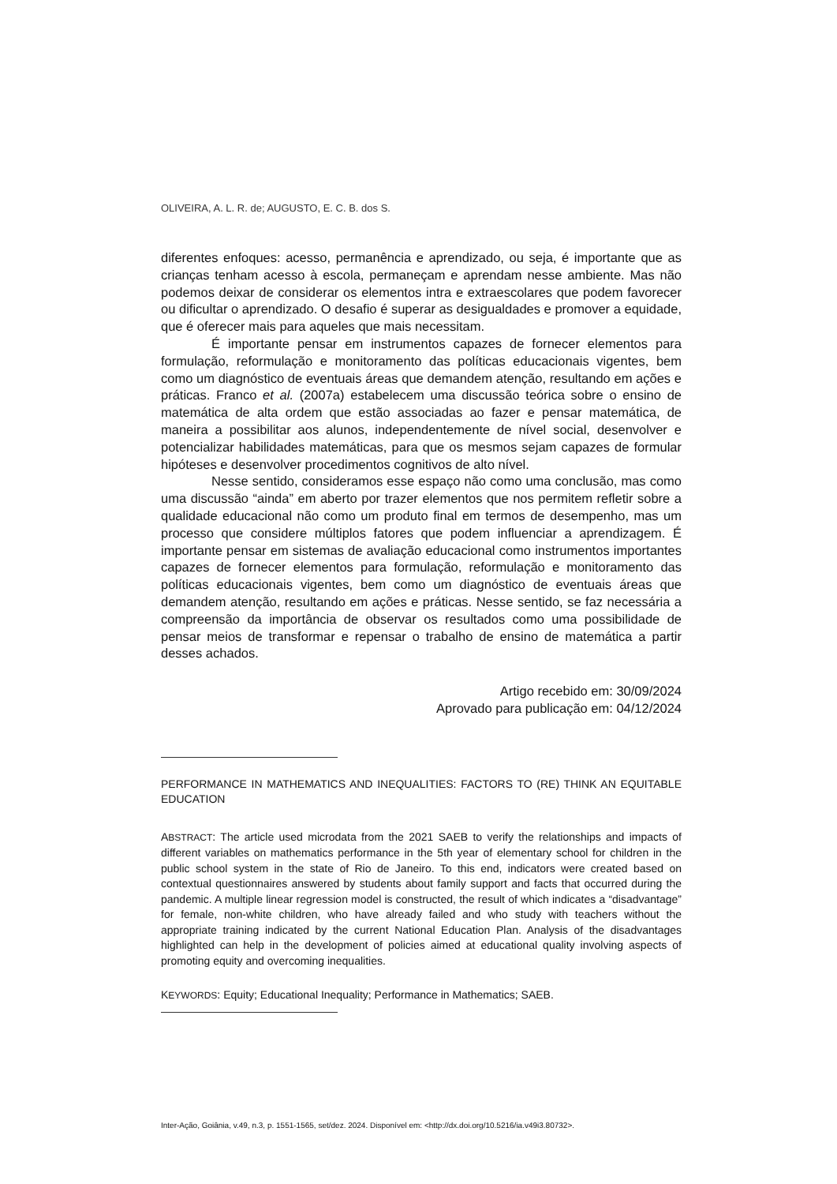OLIVEIRA, A. L. R. de; AUGUSTO, E. C. B. dos S.
diferentes enfoques: acesso, permanência e aprendizado, ou seja, é importante que as crianças tenham acesso à escola, permaneçam e aprendam nesse ambiente. Mas não podemos deixar de considerar os elementos intra e extraescolares que podem favorecer ou dificultar o aprendizado. O desafio é superar as desigualdades e promover a equidade, que é oferecer mais para aqueles que mais necessitam.
É importante pensar em instrumentos capazes de fornecer elementos para formulação, reformulação e monitoramento das políticas educacionais vigentes, bem como um diagnóstico de eventuais áreas que demandem atenção, resultando em ações e práticas. Franco et al. (2007a) estabelecem uma discussão teórica sobre o ensino de matemática de alta ordem que estão associadas ao fazer e pensar matemática, de maneira a possibilitar aos alunos, independentemente de nível social, desenvolver e potencializar habilidades matemáticas, para que os mesmos sejam capazes de formular hipóteses e desenvolver procedimentos cognitivos de alto nível.
Nesse sentido, consideramos esse espaço não como uma conclusão, mas como uma discussão “ainda” em aberto por trazer elementos que nos permitem refletir sobre a qualidade educacional não como um produto final em termos de desempenho, mas um processo que considere múltiplos fatores que podem influenciar a aprendizagem. É importante pensar em sistemas de avaliação educacional como instrumentos importantes capazes de fornecer elementos para formulação, reformulação e monitoramento das políticas educacionais vigentes, bem como um diagnóstico de eventuais áreas que demandem atenção, resultando em ações e práticas. Nesse sentido, se faz necessária a compreensão da importância de observar os resultados como uma possibilidade de pensar meios de transformar e repensar o trabalho de ensino de matemática a partir desses achados.
Artigo recebido em: 30/09/2024
Aprovado para publicação em: 04/12/2024
PERFORMANCE IN MATHEMATICS AND INEQUALITIES: FACTORS TO (RE) THINK AN EQUITABLE EDUCATION
ABSTRACT: The article used microdata from the 2021 SAEB to verify the relationships and impacts of different variables on mathematics performance in the 5th year of elementary school for children in the public school system in the state of Rio de Janeiro. To this end, indicators were created based on contextual questionnaires answered by students about family support and facts that occurred during the pandemic. A multiple linear regression model is constructed, the result of which indicates a “disadvantage” for female, non-white children, who have already failed and who study with teachers without the appropriate training indicated by the current National Education Plan. Analysis of the disadvantages highlighted can help in the development of policies aimed at educational quality involving aspects of promoting equity and overcoming inequalities.
KEYWORDS: Equity; Educational Inequality; Performance in Mathematics; SAEB.
Inter-Ação, Goiânia, v.49, n.3, p. 1551-1565, set/dez. 2024. Disponível em: <http://dx.doi.org/10.5216/ia.v49i3.80732>.